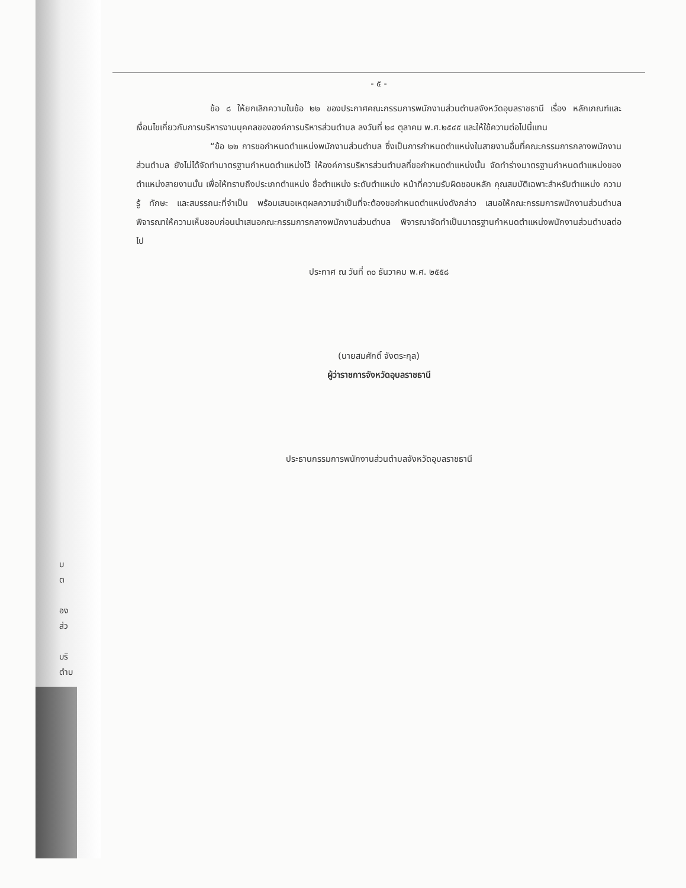- ๕ -
ข้อ ๘ ให้ยกเลิกความในข้อ ๒๒ ของประกาศคณะกรรมการพนักงานส่วนตำบลจังหวัดอุบลราชธานี เรื่อง หลักเกณฑ์และเงื่อนไขเกี่ยวกับการบริหารงานบุคคลขององค์การบริหารส่วนตำบล ลงวันที่ ๒๔ ตุลาคม พ.ศ.๒๕๔๕ และให้ใช้ความต่อไปนี้แทน
“ข้อ ๒๒ การขอกำหนดตำแหน่งพนักงานส่วนตำบล ซึ่งเป็นการกำหนดตำแหน่งในสายงานอื่นที่คณะกรรมการกลางพนักงานส่วนตำบล ยังไม่ได้จัดทำมาตรฐานกำหนดตำแหน่งไว้ ให้องค์การบริหารส่วนตำบลที่ขอกำหนดตำแหน่งนั้น จัดทำร่างมาตรฐานกำหนดตำแหน่งของตำแหน่งสายงานนั้น เพื่อให้ทราบถึงประเภทตำแหน่ง ชื่อตำแหน่ง ระดับตำแหน่ง หน้าที่ความรับผิดชอบหลัก คุณสมบัติเฉพาะสำหรับตำแหน่ง ความรู้ ทักษะ และสมรรถนะที่จำเป็น พร้อมเสนอเหตุผลความจำเป็นที่จะต้องขอกำหนดตำแหน่งดังกล่าว เสนอให้คณะกรรมการพนักงานส่วนตำบล พิจารณาให้ความเห็นชอบก่อนนำเสนอคณะกรรมการกลางพนักงานส่วนตำบล พิจารณาจัดทำเป็นมาตรฐานกำหนดตำแหน่งพนักงานส่วนตำบลต่อไป
ประกาศ ณ วันที่ ๓๐ ธันวาคม พ.ศ. ๒๕๕๘
(นายสมศักดิ์ จังตระกุล)
ผู้ว่าราชการจังหวัดอุบลราชธานี
ประธานกรรมการพนักงานส่วนตำบลจังหวัดอุบลราชธานี
บ
ต
อง
ส่ว
บริ
ตำบ